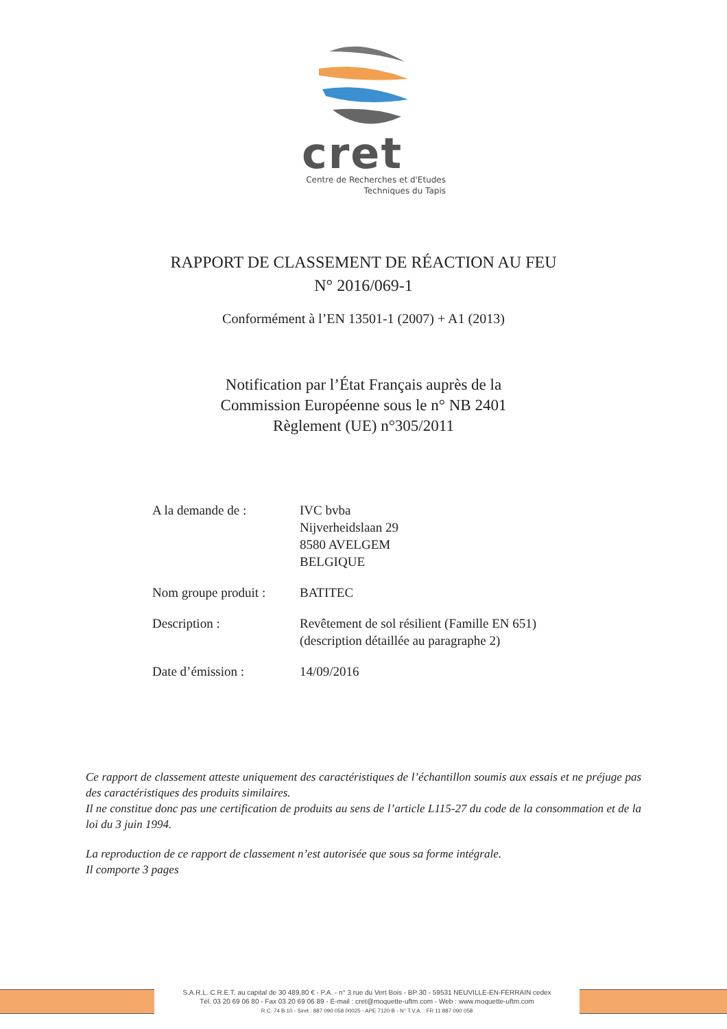cret
Centre de Recherches et d'Etudes
Techniques du Tapis
RAPPORT DE CLASSEMENT DE RÉACTION AU FEU
N° 2016/069-1
Conformément à l’EN 13501-1 (2007) + A1 (2013)
Notification par l’État Français auprès de la
Commission Européenne sous le n° NB 2401
Règlement (UE) n°305/2011
| A la demande de : | IVC bvba Nijverheidslaan 29 8580 AVELGEM BELGIQUE |
| Nom groupe produit : | BATITEC |
| Description : | Revêtement de sol résilient (Famille EN 651) (description détaillée au paragraphe 2) |
| Date d’émission : | 14/09/2016 |
Ce rapport de classement atteste uniquement des caractéristiques de l’échantillon soumis aux essais et ne préjuge pas des caractéristiques des produits similaires.
Il ne constitue donc pas une certification de produits au sens de l’article L115-27 du code de la consommation et de la loi du 3 juin 1994.
La reproduction de ce rapport de classement n’est autorisée que sous sa forme intégrale.
Il comporte 3 pages
S.A.R.L. C.R.E.T. au capital de 30 489,80 € - P.A. - n° 3 rue du Vert Bois - BP 30 - 59531 NEUVILLE-EN-FERRAIN cedex
Tél. 03 20 69 06 80 - Fax 03 20 69 06 89 - E-mail : cret@moquette-uftm.com - Web : www.moquette-uftm.com
R.C. 74 B 10 - Siret : 887 090 058 00025 - APE 7120 B - N° T.V.A. : FR 11 887 090 058